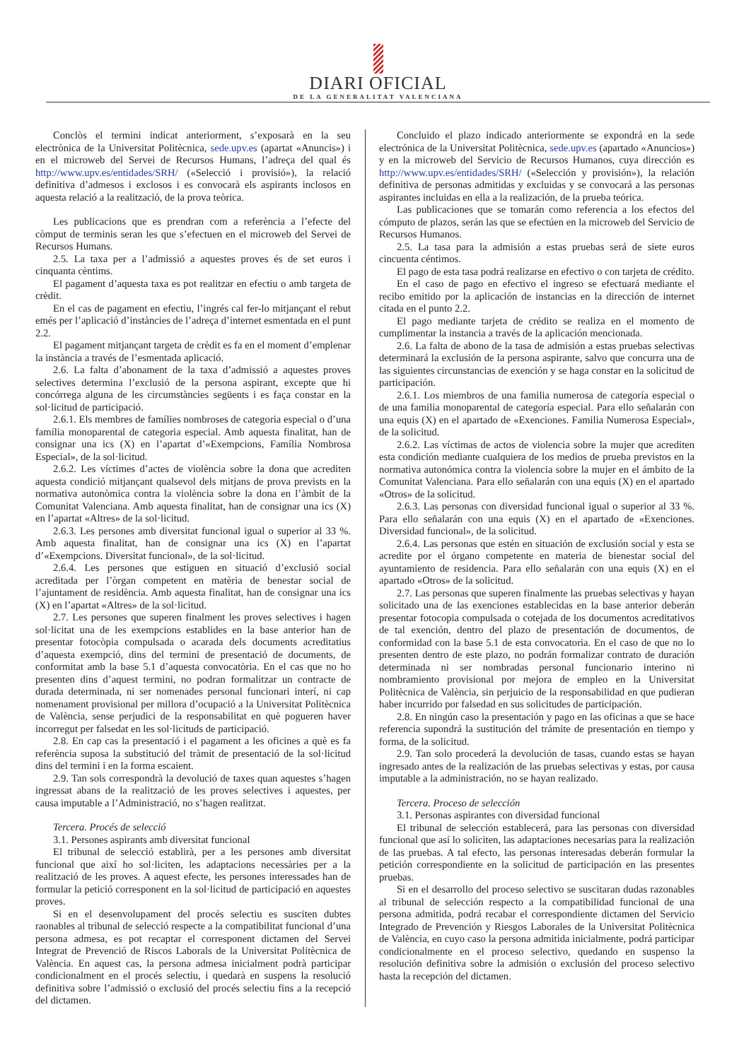DIARI OFICIAL
DE LA GENERALITAT VALENCIANA
Conclòs el termini indicat anteriorment, s’exposarà en la seu electrònica de la Universitat Politècnica, sede.upv.es (apartat «Anuncis») i en el microweb del Servei de Recursos Humans, l’adreça del qual és http://www.upv.es/entidades/SRH/ («Selecció i provisió»), la relació definitiva d’admesos i exclosos i es convocarà els aspirants inclosos en aquesta relació a la realització, de la prova teòrica.
Les publicacions que es prendran com a referència a l’efecte del còmput de terminis seran les que s’efectuen en el microweb del Servei de Recursos Humans.
2.5. La taxa per a l’admissió a aquestes proves és de set euros i cinquanta cèntims.
El pagament d’aquesta taxa es pot realitzar en efectiu o amb targeta de crèdit.
En el cas de pagament en efectiu, l’ingrés cal fer-lo mitjançant el rebut emés per l’aplicació d’instàncies de l’adreça d’internet esmentada en el punt 2.2.
El pagament mitjançant targeta de crèdit es fa en el moment d’emplenar la instància a través de l’esmentada aplicació.
2.6. La falta d’abonament de la taxa d’admissió a aquestes proves selectives determina l’exclusió de la persona aspirant, excepte que hi concórrega alguna de les circumstàncies següents i es faça constar en la sol·licitud de participació.
2.6.1. Els membres de famílies nombroses de categoria especial o d’una família monoparental de categoria especial. Amb aquesta finalitat, han de consignar una ics (X) en l’apartat d’«Exempcions, Família Nombrosa Especial», de la sol·licitud.
2.6.2. Les víctimes d’actes de violència sobre la dona que acrediten aquesta condició mitjançant qualsevol dels mitjans de prova prevists en la normativa autonòmica contra la violència sobre la dona en l’àmbit de la Comunitat Valenciana. Amb aquesta finalitat, han de consignar una ics (X) en l’apartat «Altres» de la sol·licitud.
2.6.3. Les persones amb diversitat funcional igual o superior al 33 %. Amb aquesta finalitat, han de consignar una ics (X) en l’apartat d’«Exempcions. Diversitat funcional», de la sol·licitud.
2.6.4. Les persones que estiguen en situació d’exclusió social acreditada per l’òrgan competent en matèria de benestar social de l’ajuntament de residència. Amb aquesta finalitat, han de consignar una ics (X) en l’apartat «Altres» de la sol·licitud.
2.7. Les persones que superen finalment les proves selectives i hagen sol·licitat una de les exempcions establides en la base anterior han de presentar fotocòpia compulsada o acarada dels documents acreditatius d’aquesta exempció, dins del termini de presentació de documents, de conformitat amb la base 5.1 d’aquesta convocatòria. En el cas que no ho presenten dins d’aquest termini, no podran formalitzar un contracte de durada determinada, ni ser nomenades personal funcionari interí, ni cap nomenament provisional per millora d’ocupació a la Universitat Politècnica de València, sense perjudici de la responsabilitat en què pogueren haver incorregut per falsedat en les sol·licituds de participació.
2.8. En cap cas la presentació i el pagament a les oficines a què es fa referència suposa la substitució del tràmit de presentació de la sol·licitud dins del termini i en la forma escaient.
2.9. Tan sols correspondrà la devolució de taxes quan aquestes s’hagen ingressat abans de la realització de les proves selectives i aquestes, per causa imputable a l’Administració, no s’hagen realitzat.
Tercera. Procés de selecció
3.1. Persones aspirants amb diversitat funcional
El tribunal de selecció establirà, per a les persones amb diversitat funcional que així ho sol·liciten, les adaptacions necessàries per a la realització de les proves. A aquest efecte, les persones interessades han de formular la petició corresponent en la sol·licitud de participació en aquestes proves.
Si en el desenvolupament del procés selectiu es susciten dubtes raonables al tribunal de selecció respecte a la compatibilitat funcional d’una persona admesa, es pot recaptar el corresponent dictamen del Servei Integrat de Prevenció de Riscos Laborals de la Universitat Politècnica de València. En aquest cas, la persona admesa inicialment podrà participar condicionalment en el procés selectiu, i quedarà en suspens la resolució definitiva sobre l’admissió o exclusió del procés selectiu fins a la recepció del dictamen.
Concluido el plazo indicado anteriormente se expondrá en la sede electrónica de la Universitat Politècnica, sede.upv.es (apartado «Anuncios») y en la microweb del Servicio de Recursos Humanos, cuya dirección es http://www.upv.es/entidades/SRH/ («Selección y provisión»), la relación definitiva de personas admitidas y excluidas y se convocará a las personas aspirantes incluidas en ella a la realización, de la prueba teórica.
Las publicaciones que se tomarán como referencia a los efectos del cómputo de plazos, serán las que se efectúen en la microweb del Servicio de Recursos Humanos.
2.5. La tasa para la admisión a estas pruebas será de siete euros cincuenta céntimos.
El pago de esta tasa podrá realizarse en efectivo o con tarjeta de crédito.
En el caso de pago en efectivo el ingreso se efectuará mediante el recibo emitido por la aplicación de instancias en la dirección de internet citada en el punto 2.2.
El pago mediante tarjeta de crédito se realiza en el momento de cumplimentar la instancia a través de la aplicación mencionada.
2.6. La falta de abono de la tasa de admisión a estas pruebas selectivas determinará la exclusión de la persona aspirante, salvo que concurra una de las siguientes circunstancias de exención y se haga constar en la solicitud de participación.
2.6.1. Los miembros de una familia numerosa de categoría especial o de una familia monoparental de categoría especial. Para ello señalarán con una equis (X) en el apartado de «Exenciones. Familia Numerosa Especial», de la solicitud.
2.6.2. Las víctimas de actos de violencia sobre la mujer que acrediten esta condición mediante cualquiera de los medios de prueba previstos en la normativa autonómica contra la violencia sobre la mujer en el ámbito de la Comunitat Valenciana. Para ello señalarán con una equis (X) en el apartado «Otros» de la solicitud.
2.6.3. Las personas con diversidad funcional igual o superior al 33 %. Para ello señalarán con una equis (X) en el apartado de «Exenciones. Diversidad funcional», de la solicitud.
2.6.4. Las personas que estén en situación de exclusión social y esta se acredite por el órgano competente en materia de bienestar social del ayuntamiento de residencia. Para ello señalarán con una equis (X) en el apartado «Otros» de la solicitud.
2.7. Las personas que superen finalmente las pruebas selectivas y hayan solicitado una de las exenciones establecidas en la base anterior deberán presentar fotocopia compulsada o cotejada de los documentos acreditativos de tal exención, dentro del plazo de presentación de documentos, de conformidad con la base 5.1 de esta convocatoria. En el caso de que no lo presenten dentro de este plazo, no podrán formalizar contrato de duración determinada ni ser nombradas personal funcionario interino ni nombramiento provisional por mejora de empleo en la Universitat Politècnica de València, sin perjuicio de la responsabilidad en que pudieran haber incurrido por falsedad en sus solicitudes de participación.
2.8. En ningún caso la presentación y pago en las oficinas a que se hace referencia supondrá la sustitución del trámite de presentación en tiempo y forma, de la solicitud.
2.9. Tan solo procederá la devolución de tasas, cuando estas se hayan ingresado antes de la realización de las pruebas selectivas y estas, por causa imputable a la administración, no se hayan realizado.
Tercera. Proceso de selección
3.1. Personas aspirantes con diversidad funcional
El tribunal de selección establecerá, para las personas con diversidad funcional que así lo soliciten, las adaptaciones necesarias para la realización de las pruebas. A tal efecto, las personas interesadas deberán formular la petición correspondiente en la solicitud de participación en las presentes pruebas.
Si en el desarrollo del proceso selectivo se suscitaran dudas razonables al tribunal de selección respecto a la compatibilidad funcional de una persona admitida, podrá recabar el correspondiente dictamen del Servicio Integrado de Prevención y Riesgos Laborales de la Universitat Politècnica de València, en cuyo caso la persona admitida inicialmente, podrá participar condicionalmente en el proceso selectivo, quedando en suspenso la resolución definitiva sobre la admisión o exclusión del proceso selectivo hasta la recepción del dictamen.